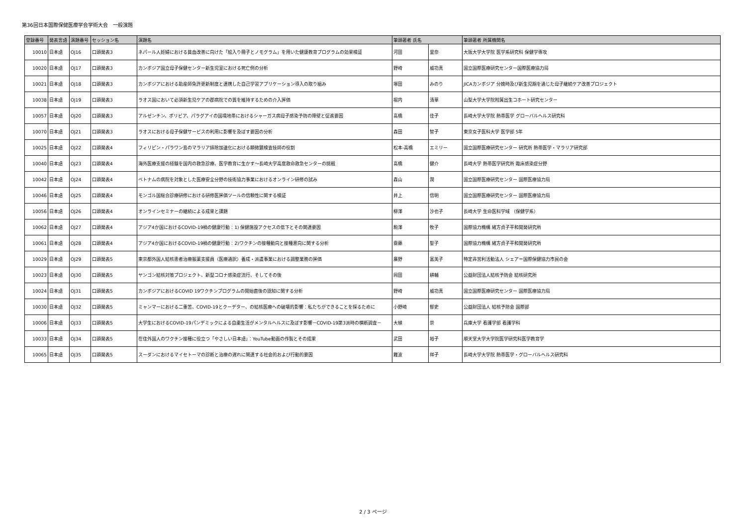第36回日本国際保健医療学会学術大会　一般演題
| 登録番号 | 発表言語 | 演題番号 | セッション名 | 演題名 | 筆頭著者 氏名 | | 筆頭著者 所属機関名 |
| --- | --- | --- | --- | --- | --- | --- | --- |
| 10010 | 日本語 | OJ16 | 口頭発表3 | ネパール人妊婦における貧血改善に向けた「絵入り冊子とノモグラム」を用いた健康教育プログラムの効果検証 | 河田 | 里奈 | 大阪大学大学院 医学系研究科 保健学専攻 |
| 10020 | 日本語 | OJ17 | 口頭発表3 | カンボジア国立母子保健センター新生児室における死亡例の分析 | 野崎 | 威功真 | 国立国際医療研究センター国際医療協力局 |
| 10021 | 日本語 | OJ18 | 口頭発表3 | カンボジアにおける助産師免許更新制度と連携した自己学習アプリケーション導入の取り組み | 塚田 | みのり | JICAカンボジア 分娩時及び新生児期を通じた母子継続ケア改善プロジェクト |
| 10038 | 日本語 | OJ19 | 口頭発表3 | ラオス国において必須新生児ケアの郡病院での質を維持するための介入評価 | 堀内 | 清華 | 山梨大学大学院附属出生コホート研究センター |
| 10057 | 日本語 | OJ20 | 口頭発表3 | アルゼンチン、ボリビア、パラグアイの国境地帯におけるシャーガス病母子感染予防の障壁と促進要因 | 高橋 | 佳子 | 長崎大学大学院 熱帯医学 グローバルヘルス研究科 |
| 10070 | 日本語 | OJ21 | 口頭発表3 | ラオスにおける母子保健サービスの利用に影響を及ぼす要因の分析 | 森田 | 智子 | 東京女子医科大学 医学部 5年 |
| 10025 | 日本語 | OJ22 | 口頭発表4 | フィリピン・パラワン島のマラリア排除加速化における顕微鏡検査技師の役割 | 松本-高橋 | エミリー | 国立国際医療研究センター 研究所 熱帯医学・マラリア研究部 |
| 10040 | 日本語 | OJ23 | 口頭発表4 | 海外医療支援の経験を国内の救急診療、医学教育に生かす～長崎大学高度救命救急センターの挑戦 | 高橋 | 健介 | 長崎大学 熱帯医学研究所 臨床感染症分野 |
| 10042 | 日本語 | OJ24 | 口頭発表4 | ベトナムの病院を対象とした医療安全分野の技術協力事業におけるオンライン研修の試み | 森山 | 潤 | 国立国際医療研究センター 国際医療協力局 |
| 10046 | 日本語 | OJ25 | 口頭発表4 | モンゴル国総合診療研修における研修医評価ツールの信頼性に関する検証 | 井上 | 信明 | 国立国際医療研究センター 国際医療協力局 |
| 10056 | 日本語 | OJ26 | 口頭発表4 | オンラインセミナーの継続による成果と課題 | 柳澤 | 沙也子 | 長崎大学 生命医科学域 （保健学系） |
| 10062 | 日本語 | OJ27 | 口頭発表4 | アジア4か国におけるCOVID-19禍の健康行動：1) 保健施設アクセスの低下とその関連要因 | 駒澤 | 牧子 | 国際協力機構 緒方貞子平和開発研究所 |
| 10061 | 日本語 | OJ28 | 口頭発表4 | アジア4か国におけるCOVID-19禍の健康行動：2)ワクチンの接種動向と接種意向に関する分析 | 齋藤 | 聖子 | 国際協力機構 緒方貞子平和開発研究所 |
| 10029 | 日本語 | OJ29 | 口頭発表5 | 東京都外国人結核患者治療服薬支援員（医療通訳）養成・派遣事業における調整業務の評価 | 廣野 | 富美子 | 特定非営利活動法人 シェア＝国際保健協力市民の会 |
| 10023 | 日本語 | OJ30 | 口頭発表5 | ヤンゴン結核対策プロジェクト、新型コロナ感染症流行、そしてその後 | 岡田 | 耕輔 | 公益財団法人結核予防会 結核研究所 |
| 10024 | 日本語 | OJ31 | 口頭発表5 | カンボジアにおけるCOVID 19ワクチンプログラムの開始直後の認知に関する分析 | 野崎 | 威功真 | 国立国際医療研究センター 国際医療協力局 |
| 10030 | 日本語 | OJ32 | 口頭発表5 | ミャンマーにおける二重苦、COVID-19とクーデター、の結核医療への破壊的影響：私たちができることを探るために | 小野崎 | 郁史 | 公益財団法人 結核予防会 国際部 |
| 10006 | 日本語 | OJ33 | 口頭発表5 | 大学生におけるCOVID-19パンデミックによる自粛生活がメンタルヘルスに及ぼす影響－COVID-19第3派時の横断調査－ | 大植 | 崇 | 兵庫大学 看護学部 看護学科 |
| 10033 | 日本語 | OJ34 | 口頭発表5 | 在住外国人のワクチン接種に役立つ「やさしい日本語」：YouTube動画の作製とその成果 | 武田 | 裕子 | 順天堂大学大学院医学研究科医学教育学 |
| 10065 | 日本語 | OJ35 | 口頭発表5 | スーダンにおけるマイセトーマの診断と治療の遅れに関連する社会的および行動的要因 | 難波 | 祥子 | 長崎大学大学院 熱帯医学・グローバルヘルス研究科 |
2 / 3 ページ